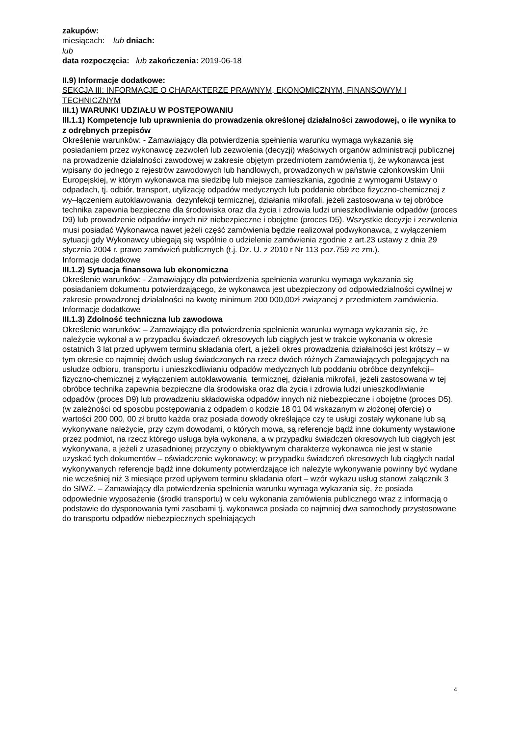zakupów:
miesiącach: lub dniach:
lub
data rozpoczęcia: lub zakończenia: 2019-06-18
II.9) Informacje dodatkowe:
SEKCJA III: INFORMACJE O CHARAKTERZE PRAWNYM, EKONOMICZNYM, FINANSOWYM I TECHNICZNYM
III.1) WARUNKI UDZIAŁU W POSTĘPOWANIU
III.1.1) Kompetencje lub uprawnienia do prowadzenia określonej działalności zawodowej, o ile wynika to z odrębnych przepisów
Określenie warunków: - Zamawiający dla potwierdzenia spełnienia warunku wymaga wykazania się posiadaniem przez wykonawcę zezwoleń lub zezwolenia (decyzji) właściwych organów administracji publicznej na prowadzenie działalności zawodowej w zakresie objętym przedmiotem zamówienia tj, że wykonawca jest wpisany do jednego z rejestrów zawodowych lub handlowych, prowadzonych w państwie członkowskim Unii Europejskiej, w którym wykonawca ma siedzibę lub miejsce zamieszkania, zgodnie z wymogami Ustawy o odpadach, tj. odbiór, transport, utylizację odpadów medycznych lub poddanie obróbce fizyczno-chemicznej z wy–łączeniem autoklawowania dezynfekcji termicznej, działania mikrofali, jeżeli zastosowana w tej obróbce technika zapewnia bezpieczne dla środowiska oraz dla życia i zdrowia ludzi unieszkodliwianie odpadów (proces D9) lub prowadzenie odpadów innych niż niebezpieczne i obojętne (proces D5). Wszystkie decyzje i zezwolenia musi posiadać Wykonawca nawet jeżeli część zamówienia będzie realizował podwykonawca, z wyłączeniem sytuacji gdy Wykonawcy ubiegają się wspólnie o udzielenie zamówienia zgodnie z art.23 ustawy z dnia 29 stycznia 2004 r. prawo zamówień publicznych (t.j. Dz. U. z 2010 r Nr 113 poz.759 ze zm.).
Informacje dodatkowe
III.1.2) Sytuacja finansowa lub ekonomiczna
Określenie warunków: - Zamawiający dla potwierdzenia spełnienia warunku wymaga wykazania się posiadaniem dokumentu potwierdzającego, że wykonawca jest ubezpieczony od odpowiedzialności cywilnej w zakresie prowadzonej działalności na kwotę minimum 200 000,00zł związanej z przedmiotem zamówienia.
Informacje dodatkowe
III.1.3) Zdolność techniczna lub zawodowa
Określenie warunków: – Zamawiający dla potwierdzenia spełnienia warunku wymaga wykazania się, że należycie wykonał a w przypadku świadczeń okresowych lub ciągłych jest w trakcie wykonania w okresie ostatnich 3 lat przed upływem terminu składania ofert, a jeżeli okres prowadzenia działalności jest krótszy – w tym okresie co najmniej dwóch usług świadczonych na rzecz dwóch różnych Zamawiających polegających na usłudze odbioru, transportu i unieszkodliwianiu odpadów medycznych lub poddaniu obróbce dezynfekcji–fizyczno-chemicznej z wyłączeniem autoklawowania termicznej, działania mikrofali, jeżeli zastosowana w tej obróbce technika zapewnia bezpieczne dla środowiska oraz dla życia i zdrowia ludzi unieszkodliwianie odpadów (proces D9) lub prowadzeniu składowiska odpadów innych niż niebezpieczne i obojętne (proces D5). (w zależności od sposobu postępowania z odpadem o kodzie 18 01 04 wskazanym w złożonej ofercie) o wartości 200 000, 00 zł brutto każda oraz posiada dowody określające czy te usługi zostały wykonane lub są wykonywane należycie, przy czym dowodami, o których mowa, są referencje bądź inne dokumenty wystawione przez podmiot, na rzecz którego usługa była wykonana, a w przypadku świadczeń okresowych lub ciągłych jest wykonywana, a jeżeli z uzasadnionej przyczyny o obiektywnym charakterze wykonawca nie jest w stanie uzyskać tych dokumentów – oświadczenie wykonawcy; w przypadku świadczeń okresowych lub ciągłych nadal wykonywanych referencje bądź inne dokumenty potwierdzające ich należyte wykonywanie powinny być wydane nie wcześniej niż 3 miesiące przed upływem terminu składania ofert – wzór wykazu usług stanowi załącznik 3 do SIWZ. – Zamawiający dla potwierdzenia spełnienia warunku wymaga wykazania się, że posiada odpowiednie wyposażenie (środki transportu) w celu wykonania zamówienia publicznego wraz z informacją o podstawie do dysponowania tymi zasobami tj. wykonawca posiada co najmniej dwa samochody przystosowane do transportu odpadów niebezpiecznych spełniających
4